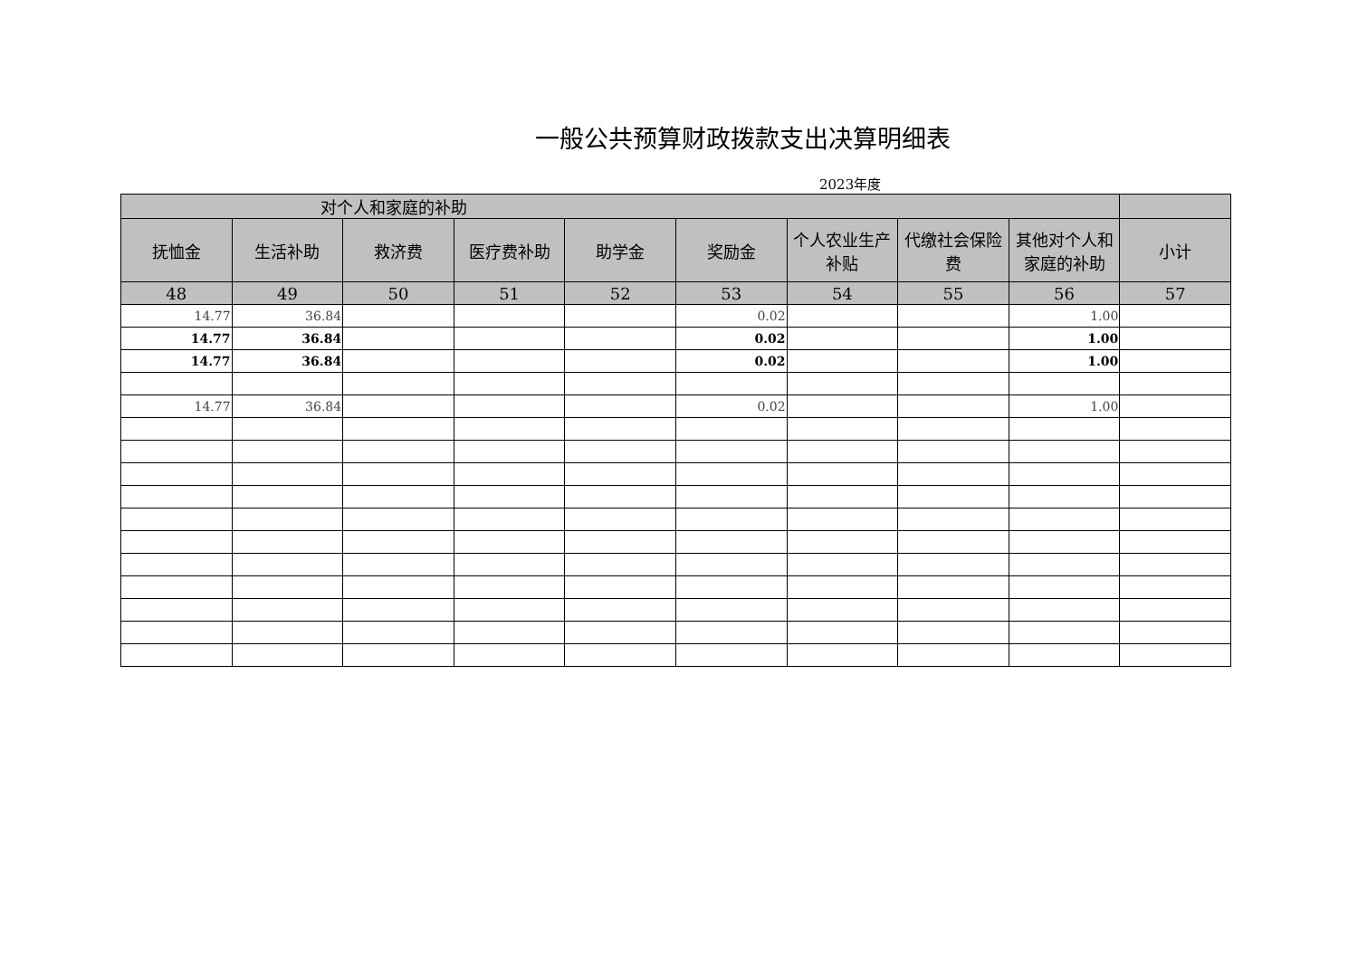一般公共预算财政拨款支出决算明细表
2023年度
| 对个人和家庭的补助 | | | | | | | | | |
| --- | --- | --- | --- | --- | --- | --- | --- | --- | --- |
| 抚恤金 | 生活补助 | 救济费 | 医疗费补助 | 助学金 | 奖励金 | 个人农业生产补贴 | 代缴社会保险费 | 其他对个人和家庭的补助 | 小计 |
| 48 | 49 | 50 | 51 | 52 | 53 | 54 | 55 | 56 | 57 |
| 14.77 | 36.84 | | | | 0.02 | | | 1.00 | |
| 14.77 | 36.84 | | | | 0.02 | | | 1.00 | |
| 14.77 | 36.84 | | | | 0.02 | | | 1.00 | |
| 14.77 | 36.84 | | | | 0.02 | | | 1.00 | |